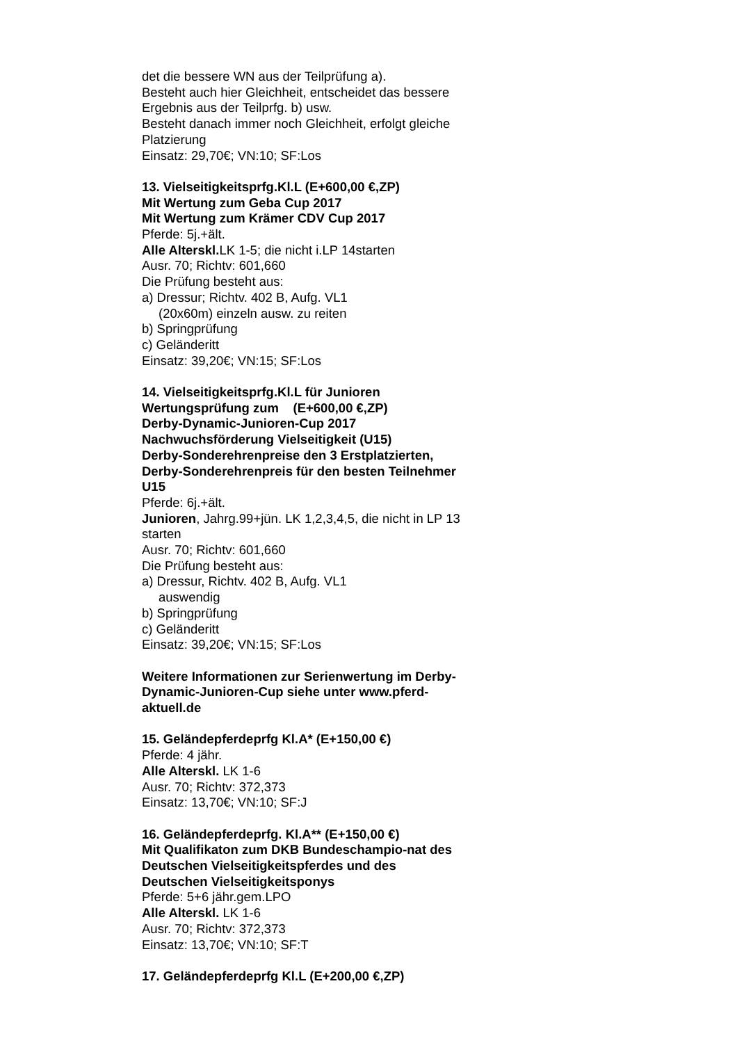det die bessere WN aus der Teilprüfung a).
Besteht auch hier Gleichheit, entscheidet das bessere Ergebnis aus der Teilprfg. b) usw.
Besteht danach immer noch Gleichheit, erfolgt gleiche Platzierung
Einsatz: 29,70€; VN:10; SF:Los
13. Vielseitigkeitsprfg.Kl.L (E+600,00 €,ZP)
Mit Wertung zum Geba Cup 2017
Mit Wertung zum Krämer CDV Cup 2017
Pferde: 5j.+ält.
Alle Alterskl. LK 1-5; die nicht i.LP 14starten
Ausr. 70; Richtv: 601,660
Die Prüfung besteht aus:
a) Dressur; Richtv. 402 B, Aufg. VL1
(20x60m) einzeln ausw. zu reiten
b) Springprüfung
c) Geländeritt
Einsatz: 39,20€; VN:15; SF:Los
14. Vielseitigkeitsprfg.Kl.L für Junioren
Wertungsprüfung zum (E+600,00 €,ZP)
Derby-Dynamic-Junioren-Cup 2017
Nachwuchsförderung Vielseitigkeit (U15)
Derby-Sonderehrenpreise den 3 Erstplatzierten, Derby-Sonderehrenpreis für den besten Teilnehmer U15
Pferde: 6j.+ält.
Junioren, Jahrg.99+jün. LK 1,2,3,4,5, die nicht in LP 13 starten
Ausr. 70; Richtv: 601,660
Die Prüfung besteht aus:
a) Dressur, Richtv. 402 B, Aufg. VL1
auswendig
b) Springprüfung
c) Geländeritt
Einsatz: 39,20€; VN:15; SF:Los
Weitere Informationen zur Serienwertung im Derby-Dynamic-Junioren-Cup siehe unter www.pferd-aktuell.de
15. Geländepferdeprfg Kl.A* (E+150,00 €)
Pferde: 4 jähr.
Alle Alterskl. LK 1-6
Ausr. 70; Richtv: 372,373
Einsatz: 13,70€; VN:10; SF:J
16. Geländepferdeprfg. Kl.A** (E+150,00 €)
Mit Qualifikaton zum DKB Bundeschampio-nat des Deutschen Vielseitigkeitspferdes und des Deutschen Vielseitigkeitsponys
Pferde: 5+6 jähr.gem.LPO
Alle Alterskl. LK 1-6
Ausr. 70; Richtv: 372,373
Einsatz: 13,70€; VN:10; SF:T
17. Geländepferdeprfg Kl.L (E+200,00 €,ZP)